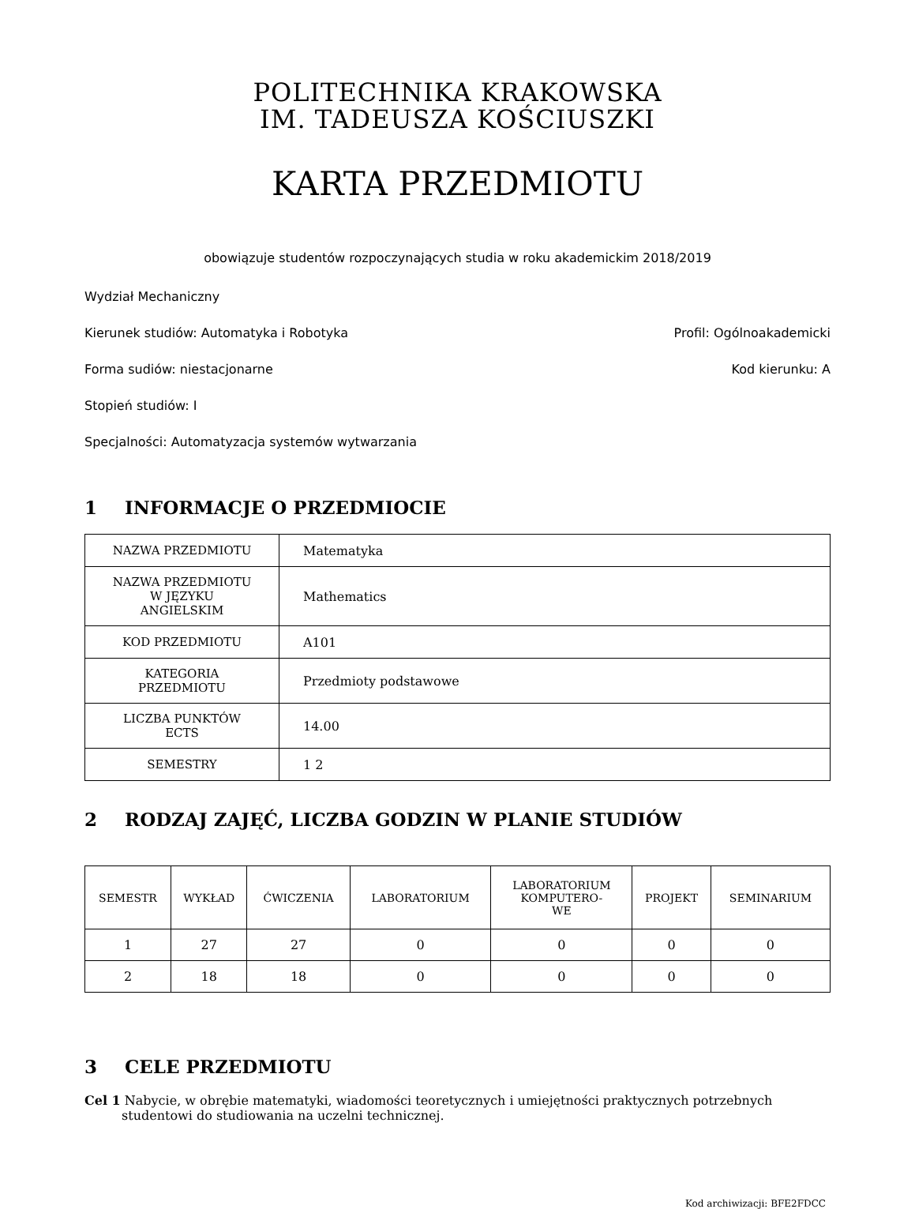POLITECHNIKA KRAKOWSKA
IM. TADEUSZA KOŚCIUSZKI
KARTA PRZEDMIOTU
obowiązuje studentów rozpoczynających studia w roku akademickim 2018/2019
Wydział Mechaniczny
Kierunek studiów: Automatyka i Robotyka Profil: Ogólnoakademicki
Forma sudiów: niestacjonarne Kod kierunku: A
Stopień studiów: I
Specjalności: Automatyzacja systemów wytwarzania
1 INFORMACJE O PRZEDMIOCIE
| NAZWA PRZEDMIOTU | Matematyka |
| NAZWA PRZEDMIOTU W JĘZYKU ANGIELSKIM | Mathematics |
| KOD PRZEDMIOTU | A101 |
| KATEGORIA PRZEDMIOTU | Przedmioty podstawowe |
| LICZBA PUNKTÓW ECTS | 14.00 |
| SEMESTRY | 1 2 |
2 RODZAJ ZAJĘĆ, LICZBA GODZIN W PLANIE STUDIÓW
| SEMESTR | WYKŁAD | ĆWICZENIA | LABORATORIUM | LABORATORIUM KOMPUTERO- WE | PROJEKT | SEMINARIUM |
| --- | --- | --- | --- | --- | --- | --- |
| 1 | 27 | 27 | 0 | 0 | 0 | 0 |
| 2 | 18 | 18 | 0 | 0 | 0 | 0 |
3 CELE PRZEDMIOTU
Cel 1 Nabycie, w obrębie matematyki, wiadomości teoretycznych i umiejętności praktycznych potrzebnych studentowi do studiowania na uczelni technicznej.
Kod archiwizacji: BFE2FDCC